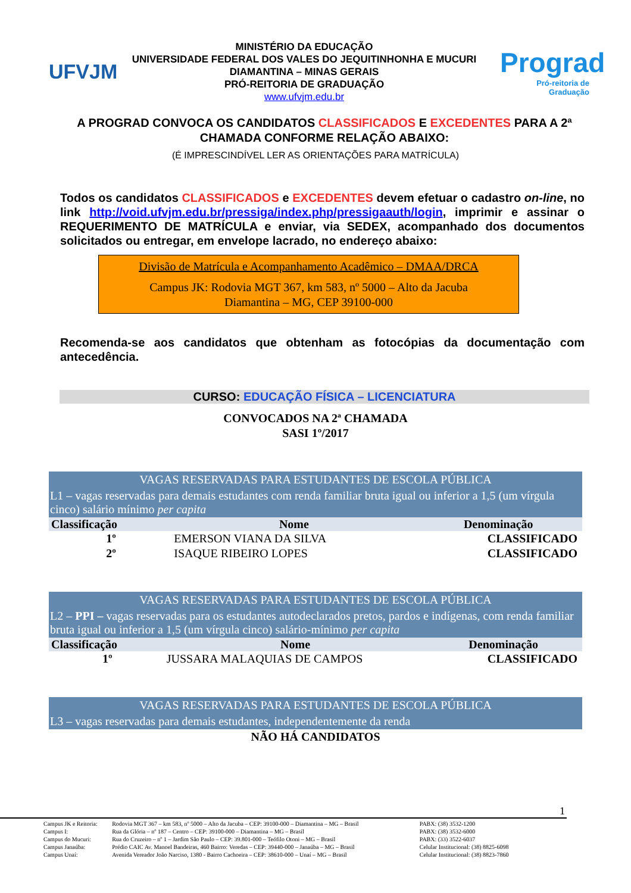UFVJM
MINISTÉRIO DA EDUCAÇÃO
UNIVERSIDADE FEDERAL DOS VALES DO JEQUITINHONHA E MUCURI
DIAMANTINA – MINAS GERAIS
PRÓ-REITORIA DE GRADUAÇÃO
www.ufvjm.edu.br
Prograd
Pró-reitoria de Graduação
A PROGRAD CONVOCA OS CANDIDATOS CLASSIFICADOS E EXCEDENTES PARA A 2ª CHAMADA CONFORME RELAÇÃO ABAIXO:
(É IMPRESCINDÍVEL LER AS ORIENTAÇÕES PARA MATRÍCULA)
Todos os candidatos CLASSIFICADOS e EXCEDENTES devem efetuar o cadastro on-line, no link http://void.ufvjm.edu.br/pressiga/index.php/pressigaauth/login, imprimir e assinar o REQUERIMENTO DE MATRÍCULA e enviar, via SEDEX, acompanhado dos documentos solicitados ou entregar, em envelope lacrado, no endereço abaixo:
Divisão de Matrícula e Acompanhamento Acadêmico – DMAA/DRCA
Campus JK: Rodovia MGT 367, km 583, nº 5000 – Alto da Jacuba
Diamantina – MG, CEP 39100-000
Recomenda-se aos candidatos que obtenham as fotocópias da documentação com antecedência.
CURSO: EDUCAÇÃO FÍSICA – LICENCIATURA
CONVOCADOS NA 2ª CHAMADA
SASI 1º/2017
| VAGAS RESERVADAS PARA ESTUDANTES DE ESCOLA PÚBLICA | | |
| L1 – vagas reservadas para demais estudantes com renda familiar bruta igual ou inferior a 1,5 (um vírgula cinco) salário mínimo per capita | | |
| Classificação | Nome | Denominação |
| 1º | EMERSON VIANA DA SILVA | CLASSIFICADO |
| 2º | ISAQUE RIBEIRO LOPES | CLASSIFICADO |
| VAGAS RESERVADAS PARA ESTUDANTES DE ESCOLA PÚBLICA | | |
| L2 – PPI – vagas reservadas para os estudantes autodeclarados pretos, pardos e indígenas, com renda familiar bruta igual ou inferior a 1,5 (um vírgula cinco) salário-mínimo per capita | | |
| Classificação | Nome | Denominação |
| 1º | JUSSARA MALAQUIAS DE CAMPOS | CLASSIFICADO |
| VAGAS RESERVADAS PARA ESTUDANTES DE ESCOLA PÚBLICA |
| L3 – vagas reservadas para demais estudantes, independentemente da renda |
| NÃO HÁ CANDIDATOS |
1
| Campus JK e Reitoria: | Rodovia MGT 367 – km 583, nº 5000 – Alto da Jacuba – CEP: 39100-000 – Diamantina – MG – Brasil | PABX: (38) 3532-1200 |
| Campus I: | Rua da Glória – nº 187 – Centro – CEP: 39100-000 – Diamantina – MG – Brasil | PABX: (38) 3532-6000 |
| Campus do Mucuri: | Rua do Cruzeiro – nº 1 – Jardim São Paulo – CEP: 39.801-000 – Teófilo Otoni – MG – Brasil | PABX: (33) 3522-6037 |
| Campus Janaúba: | Prédio CAIC Av. Manoel Bandeiras, 460 Bairro: Veredas – CEP: 39440-000 – Janaúba – MG – Brasil | Celular Institucional: (38) 8825-6098 |
| Campus Unaí: | Avenida Vereador João Narciso, 1380 - Bairro Cachoeira – CEP: 38610-000 – Unaí – MG – Brasil | Celular Institucional: (38) 8823-7860 |